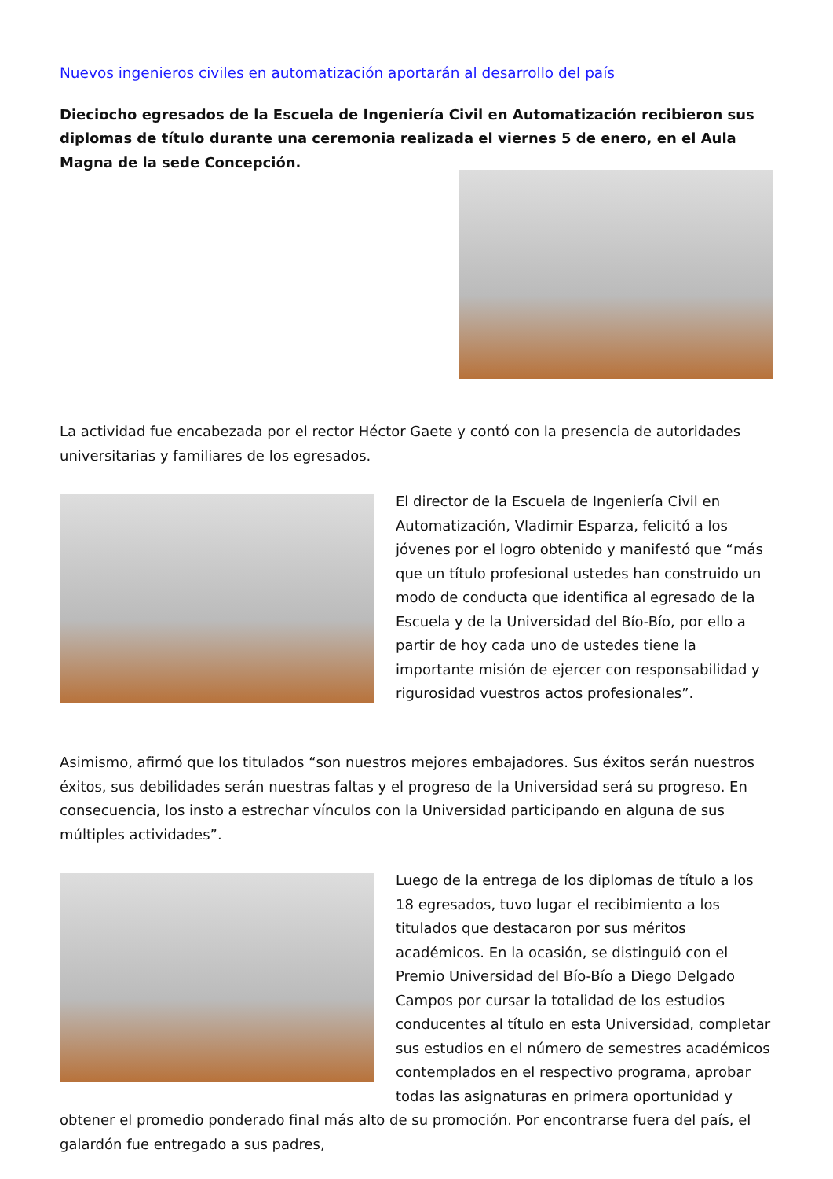Nuevos ingenieros civiles en automatización aportarán al desarrollo del país
Dieciocho egresados de la Escuela de Ingeniería Civil en Automatización recibieron sus diplomas de título durante una ceremonia realizada el viernes 5 de enero, en el Aula Magna de la sede Concepción.
La actividad fue encabezada por el rector Héctor Gaete y contó con la presencia de autoridades universitarias y familiares de los egresados.
El director de la Escuela de Ingeniería Civil en Automatización, Vladimir Esparza, felicitó a los jóvenes por el logro obtenido y manifestó que “más que un título profesional ustedes han construido un modo de conducta que identifica al egresado de la Escuela y de la Universidad del Bío-Bío, por ello a partir de hoy cada uno de ustedes tiene la importante misión de ejercer con responsabilidad y rigurosidad vuestros actos profesionales”.
Asimismo, afirmó que los titulados “son nuestros mejores embajadores. Sus éxitos serán nuestros éxitos, sus debilidades serán nuestras faltas y el progreso de la Universidad será su progreso. En consecuencia, los insto a estrechar vínculos con la Universidad participando en alguna de sus múltiples actividades”.
Luego de la entrega de los diplomas de título a los 18 egresados, tuvo lugar el recibimiento a los titulados que destacaron por sus méritos académicos. En la ocasión, se distinguió con el Premio Universidad del Bío-Bío a Diego Delgado Campos por cursar la totalidad de los estudios conducentes al título en esta Universidad, completar sus estudios en el número de semestres académicos contemplados en el respectivo programa, aprobar todas las asignaturas en primera oportunidad y obtener el promedio ponderado final más alto de su promoción. Por encontrarse fuera del país, el galardón fue entregado a sus padres,